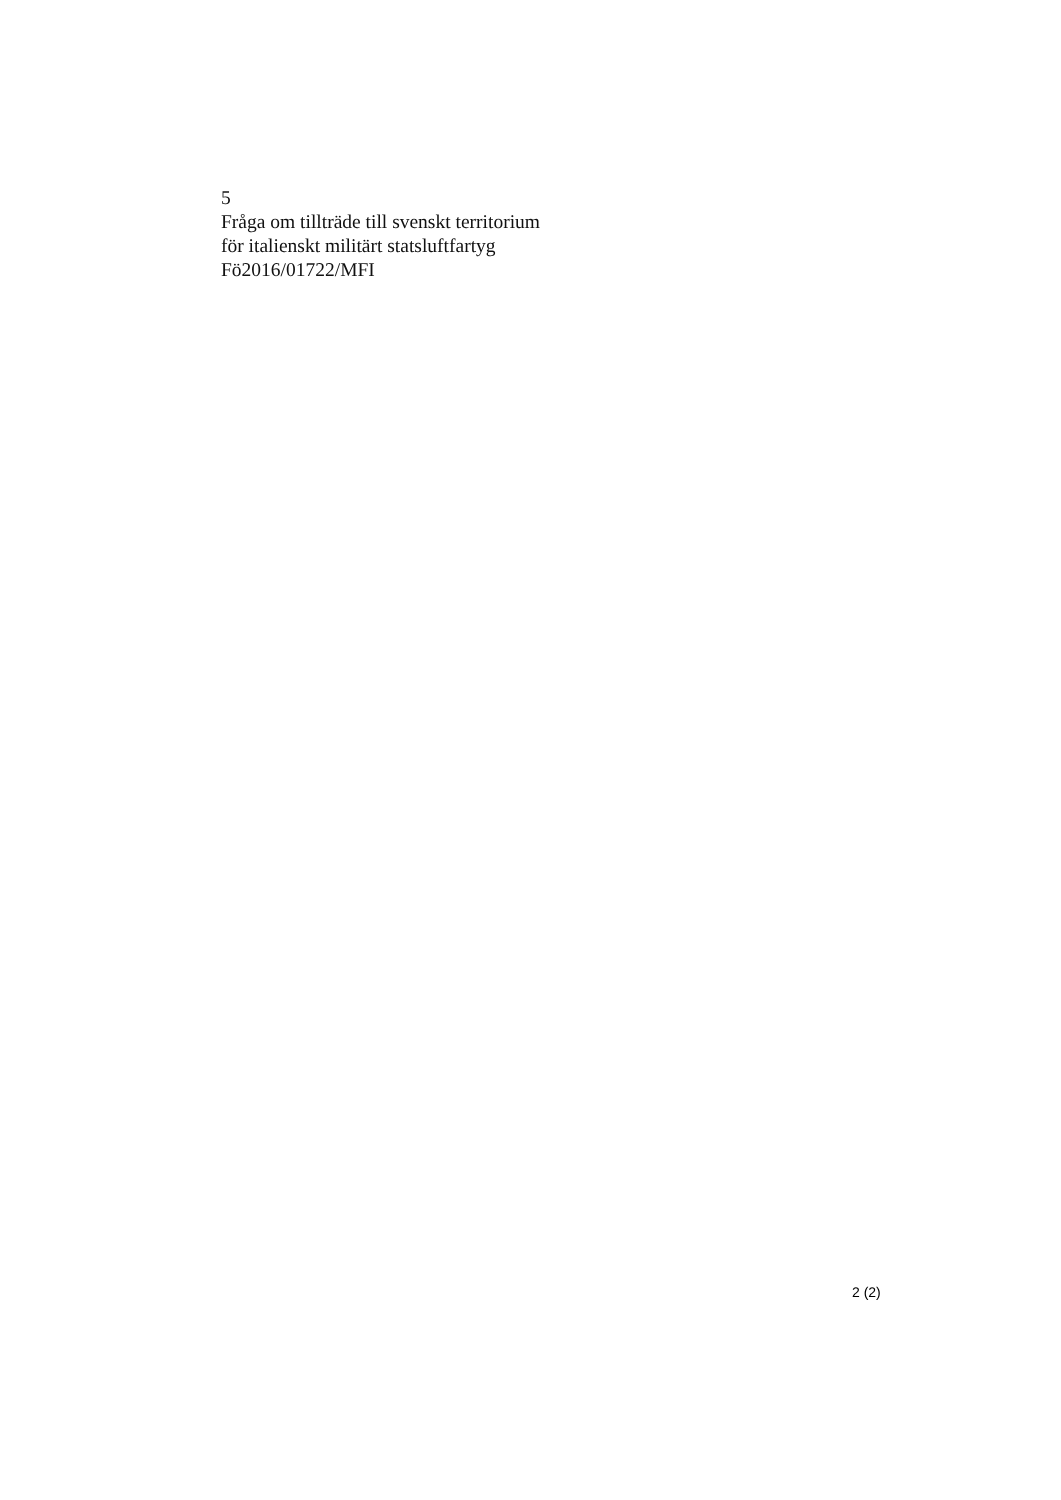5
Fråga om tillträde till svenskt territorium
för italienskt militärt statsluftfartyg
Fö2016/01722/MFI
2 (2)